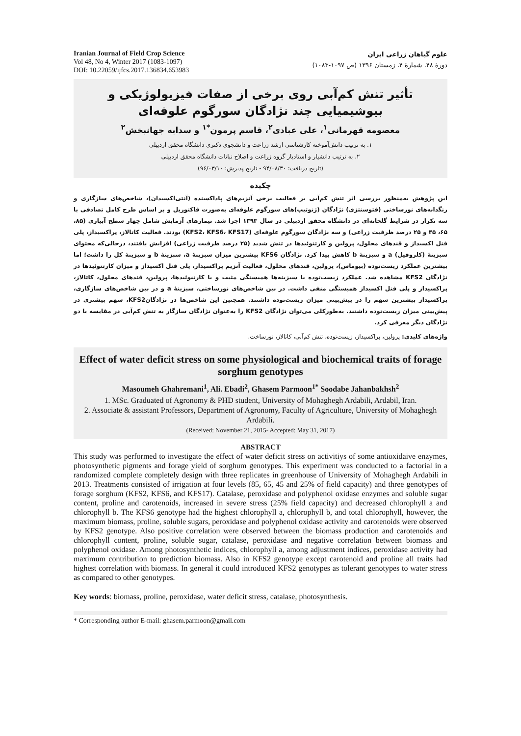Iranian Journal of Field Crop Science
Vol 48, No 4, Winter 2017 (1083-1097)
DOI: 10.22059/ijfcs.2017.136834.653983
علوم گیاهان زراعی ایران
دورهٔ ۴۸، شمارهٔ ۴، زمستان ۱۳۹۶ (ص ۱۰۹۷-۱۰۸۳)
تأثیر تنش کم‌آبی روی برخی از صفات فیزیولوژیکی و بیوشیمیایی چند نژادگان سورگوم علوفه‌ای
معصومه قهرمانی<sup>۱</sup>، علی عبادی<sup>۲</sup>، قاسم پرمون<sup>*۱</sup> و سدابه جهانبخش<sup>۲</sup>
۱. به ترتیب دانش‌آموخته کارشناسی ارشد زراعت و دانشجوی دکتری دانشگاه محقق اردبیلی
۲. به ترتیب دانشیار و استادیار گروه زراعت و اصلاح نباتات دانشگاه محقق اردبیلی
(تاریخ دریافت: ۹۴/۰۸/۳۰ - تاریخ پذیرش: ۹۶/۰۳/۱۰)
چکیده
این پژوهش به‌منظور بررسی اثر تنش کم‌آبی بر فعالیت برخی آنزیم‌های پاداکسنده (آنتی‌اکسیدان)، شاخص‌های سازگاری و رنگدانه‌های نورساختی (فتوسنتزی) نژادگان (ژنوتیپ)های سورگوم علوفه‌ای به‌صورت فاکتوریل و بر اساس طرح کامل تصادفی با سه تکرار در شرایط گلخانه‌ای در دانشگاه محقق اردبیلی در سال ۱۳۹۳ اجرا شد. تیمارهای آزمایش شامل چهار سطح آبیاری (۸۵، ۶۵، ۴۵ و ۲۵ درصد ظرفیت زراعی) و سه نژادگان سورگوم علوفه‌ای (KFS2، KFS6، KFS17) بودند. فعالیت کاتالاز، پراکسیداز، پلی فنل اکسیداز و قندهای محلول، پرولین و کارتنوئیدها در تنش شدید (۲۵ درصد ظرفیت زراعی) افزایش یافتند، درحالی‌که محتوای سبزینهٔ (کلروفیل) a و سبزینهٔ b کاهش پیدا کرد. نژادگان KFS6 بیشترین میزان سبزینهٔ a، سبزینهٔ b و سبزینهٔ کل را داشت؛ اما بیشترین عملکرد زیست‌توده (بیوماس)، پرولین، قندهای محلول، فعالیت آنزیم پراکسیداز، پلی فنل اکسیداز و میزان کارتنوئیدها در نژادگان KFS2 مشاهده شد. عملکرد زیست‌توده با سبزینه‌ها همبستگی مثبت و با کارتنوئیدها، پرولین، قندهای محلول، کاتالاز، پراکسیداز و پلی فنل اکسیداز همبستگی منفی داشت. در بین شاخص‌های نورساختی، سبزینهٔ a و در بین شاخص‌های سازگاری، پراکسیداز بیشترین سهم را در پیش‌بینی میزان زیست‌توده داشتند. همچنین این شاخص‌ها در نژادگانKFS2، سهم بیشتری در پیش‌بینی میزان زیست‌توده داشتند. به‌طورکلی می‌توان نژادگان KFS2 را به‌عنوان نژادگان سازگار به تنش کم‌آبی در مقایسه با دو نژادگان دیگر معرفی کرد.
واژه‌های کلیدی: پرولین، پراکسیداز، زیست‌توده، تنش کم‌آبی، کاتالاز، نورساخت.
Effect of water deficit stress on some physiological and biochemical traits of forage sorghum genotypes
Masoumeh Ghahremani<sup>1</sup>, Ali. Ebadi<sup>2</sup>, Ghasem Parmoon<sup>1*</sup> Soodabe Jahanbakhsh<sup>2</sup>
1. MSc. Graduated of Agronomy & PHD student, University of Mohaghegh Ardabili, Ardabil, Iran.
2. Associate & assistant Professors, Department of Agronomy, Faculty of Agriculture, University of Mohaghegh Ardabili.
(Received: November 21, 2015- Accepted: May 31, 2017)
ABSTRACT
This study was performed to investigate the effect of water deficit stress on activitiys of some antioxidaive enzymes, photosynthetic pigments and forage yield of sorghum genotypes. This experiment was conducted to a factorial in a randomized complete completely design with three replicates in greenhouse of University of Mohaghegh Ardabili in 2013. Treatments consisted of irrigation at four levels (85, 65, 45 and 25% of field capacity) and three genotypes of forage sorghum (KFS2, KFS6, and KFS17). Catalase, peroxidase and polyphenol oxidase enzymes and soluble sugar content, proline and carotenoids, increased in severe stress (25% field capacity) and decreased chlorophyll a and chlorophyll b. The KFS6 genotype had the highest chlorophyll a, chlorophyll b, and total chlorophyll, however, the maximum biomass, proline, soluble sugars, peroxidase and polyphenol oxidase activity and carotenoids were observed by KFS2 genotype. Also positive correlation were observed between the biomass production and carotenoids and chlorophyll content, proline, soluble sugar, catalase, peroxidase and negative correlation between biomass and polyphenol oxidase. Among photosynthetic indices, chlorophyll a, among adjustment indices, peroxidase activity had maximum contribution to prediction biomass. Also in KFS2 genotype except carotenoid and proline all traits had highest correlation with biomass. In general it could introduced KFS2 genotypes as tolerant genotypes to water stress as compared to other genotypes.
Key words: biomass, proline, peroxidase, water deficit stress, catalase, photosynthesis.
* Corresponding author E-mail: ghasem.parmoon@gmail.com